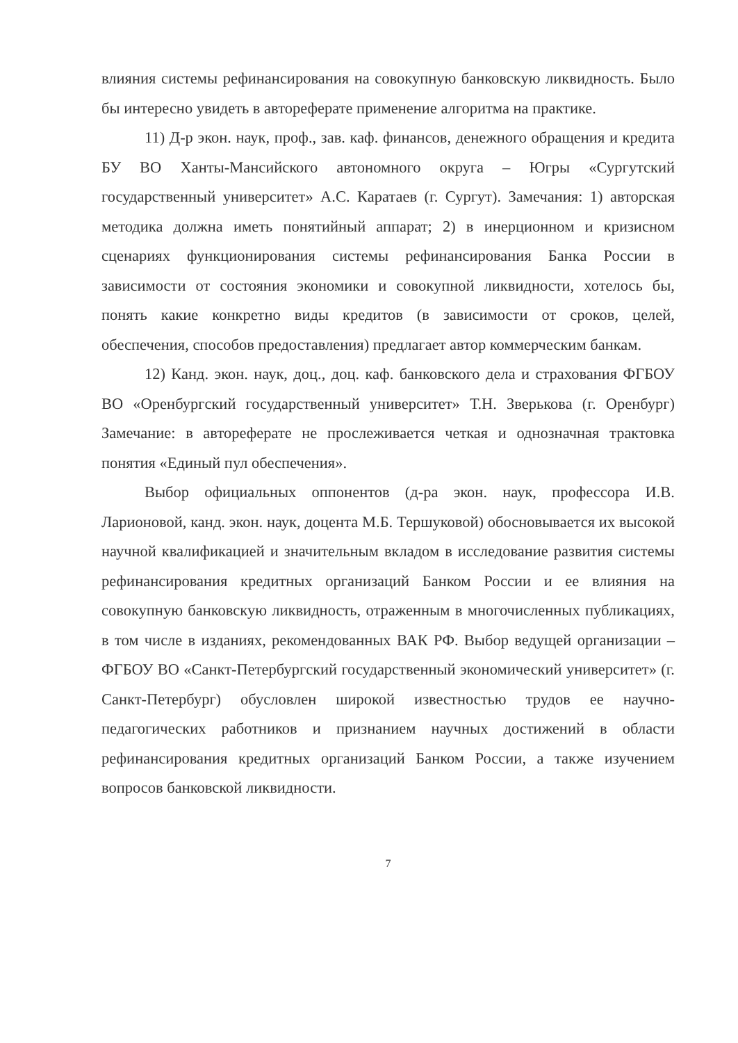влияния системы рефинансирования на совокупную банковскую ликвидность. Было бы интересно увидеть в автореферате применение алгоритма на практике.
11) Д-р экон. наук, проф., зав. каф. финансов, денежного обращения и кредита БУ ВО Ханты-Мансийского автономного округа – Югры «Сургутский государственный университет» А.С. Каратаев (г. Сургут). Замечания: 1) авторская методика должна иметь понятийный аппарат; 2) в инерционном и кризисном сценариях функционирования системы рефинансирования Банка России в зависимости от состояния экономики и совокупной ликвидности, хотелось бы, понять какие конкретно виды кредитов (в зависимости от сроков, целей, обеспечения, способов предоставления) предлагает автор коммерческим банкам.
12) Канд. экон. наук, доц., доц. каф. банковского дела и страхования ФГБОУ ВО «Оренбургский государственный университет» Т.Н. Зверькова (г. Оренбург) Замечание: в автореферате не прослеживается четкая и однозначная трактовка понятия «Единый пул обеспечения».
Выбор официальных оппонентов (д-ра экон. наук, профессора И.В. Ларионовой, канд. экон. наук, доцента М.Б. Тершуковой) обосновывается их высокой научной квалификацией и значительным вкладом в исследование развития системы рефинансирования кредитных организаций Банком России и ее влияния на совокупную банковскую ликвидность, отраженным в многочисленных публикациях, в том числе в изданиях, рекомендованных ВАК РФ. Выбор ведущей организации – ФГБОУ ВО «Санкт-Петербургский государственный экономический университет» (г. Санкт-Петербург) обусловлен широкой известностью трудов ее научно-педагогических работников и признанием научных достижений в области рефинансирования кредитных организаций Банком России, а также изучением вопросов банковской ликвидности.
7